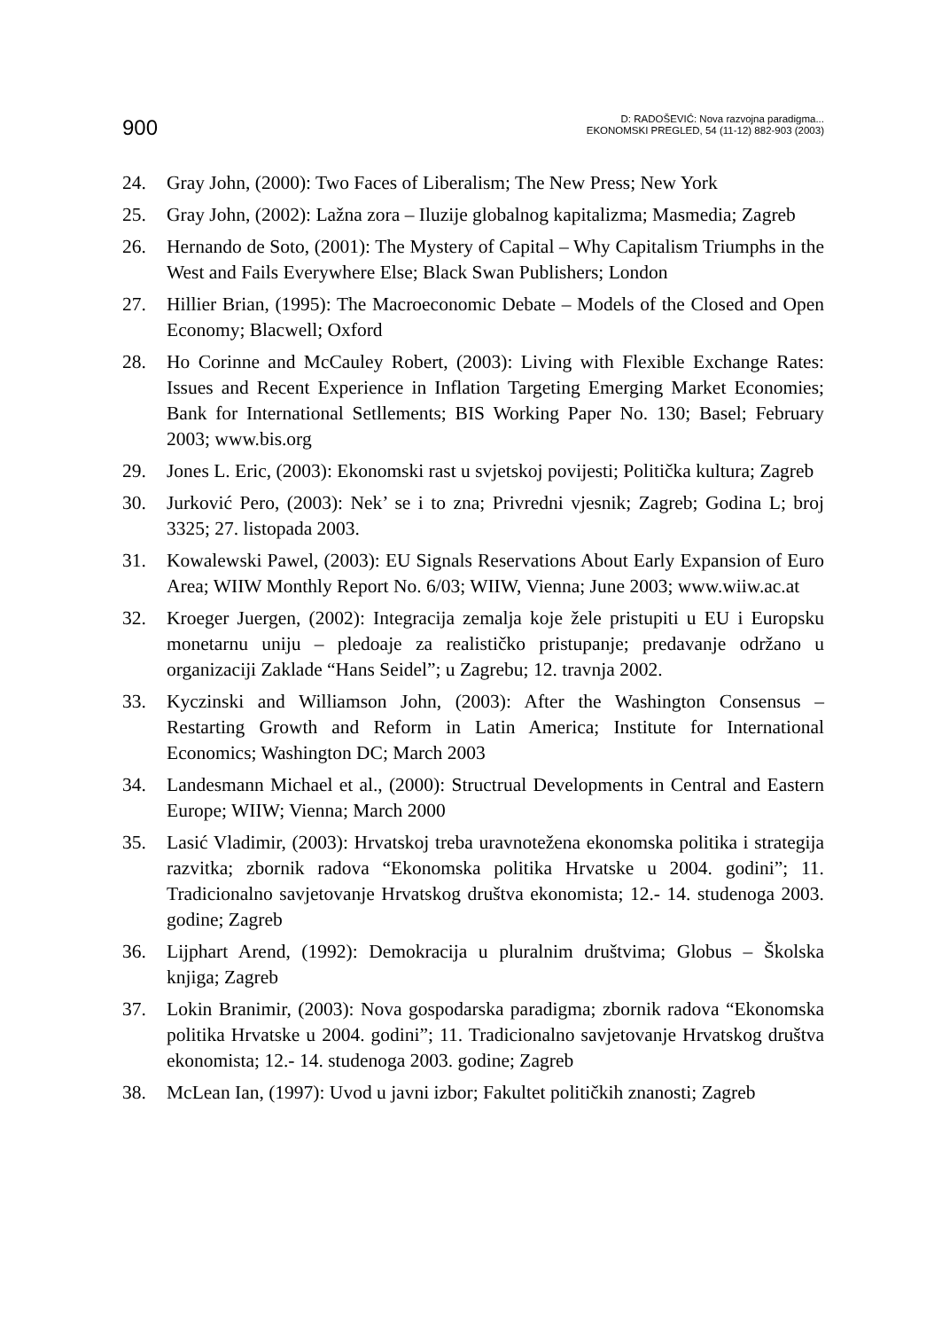900
D: RADOŠEVIĆ: Nova razvojna paradigma...
EKONOMSKI PREGLED, 54 (11-12) 882-903 (2003)
24. Gray John, (2000): Two Faces of Liberalism; The New Press; New York
25. Gray John, (2002): Lažna zora – Iluzije globalnog kapitalizma; Masmedia; Zagreb
26. Hernando de Soto, (2001): The Mystery of Capital – Why Capitalism Triumphs in the West and Fails Everywhere Else; Black Swan Publishers; London
27. Hillier Brian, (1995): The Macroeconomic Debate – Models of the Closed and Open Economy; Blacwell; Oxford
28. Ho Corinne and McCauley Robert, (2003): Living with Flexible Exchange Rates: Issues and Recent Experience in Inflation Targeting Emerging Market Economies; Bank for International Setllements; BIS Working Paper No. 130; Basel; February 2003; www.bis.org
29. Jones L. Eric, (2003): Ekonomski rast u svjetskoj povijesti; Politička kultura; Zagreb
30. Jurković Pero, (2003): Nek’ se i to zna; Privredni vjesnik; Zagreb; Godina L; broj 3325; 27. listopada 2003.
31. Kowalewski Pawel, (2003): EU Signals Reservations About Early Expansion of Euro Area; WIIW Monthly Report No. 6/03; WIIW, Vienna; June 2003; www.wiiw.ac.at
32. Kroeger Juergen, (2002): Integracija zemalja koje žele pristupiti u EU i Europsku monetarnu uniju – pledoaje za realističko pristupanje; predavanje održano u organizaciji Zaklade “Hans Seidel”; u Zagrebu; 12. travnja 2002.
33. Kyczinski and Williamson John, (2003): After the Washington Consensus – Restarting Growth and Reform in Latin America; Institute for International Economics; Washington DC; March 2003
34. Landesmann Michael et al., (2000): Structrual Developments in Central and Eastern Europe; WIIW; Vienna; March 2000
35. Lasić Vladimir, (2003): Hrvatskoj treba uravnotežena ekonomska politika i strategija razvitka; zbornik radova “Ekonomska politika Hrvatske u 2004. godini”; 11. Tradicionalno savjetovanje Hrvatskog društva ekonomista; 12.- 14. studenoga 2003. godine; Zagreb
36. Lijphart Arend, (1992): Demokracija u pluralnim društvima; Globus – Školska knjiga; Zagreb
37. Lokin Branimir, (2003): Nova gospodarska paradigma; zbornik radova “Ekonomska politika Hrvatske u 2004. godini”; 11. Tradicionalno savjetovanje Hrvatskog društva ekonomista; 12.- 14. studenoga 2003. godine; Zagreb
38. McLean Ian, (1997): Uvod u javni izbor; Fakultet političkih znanosti; Zagreb